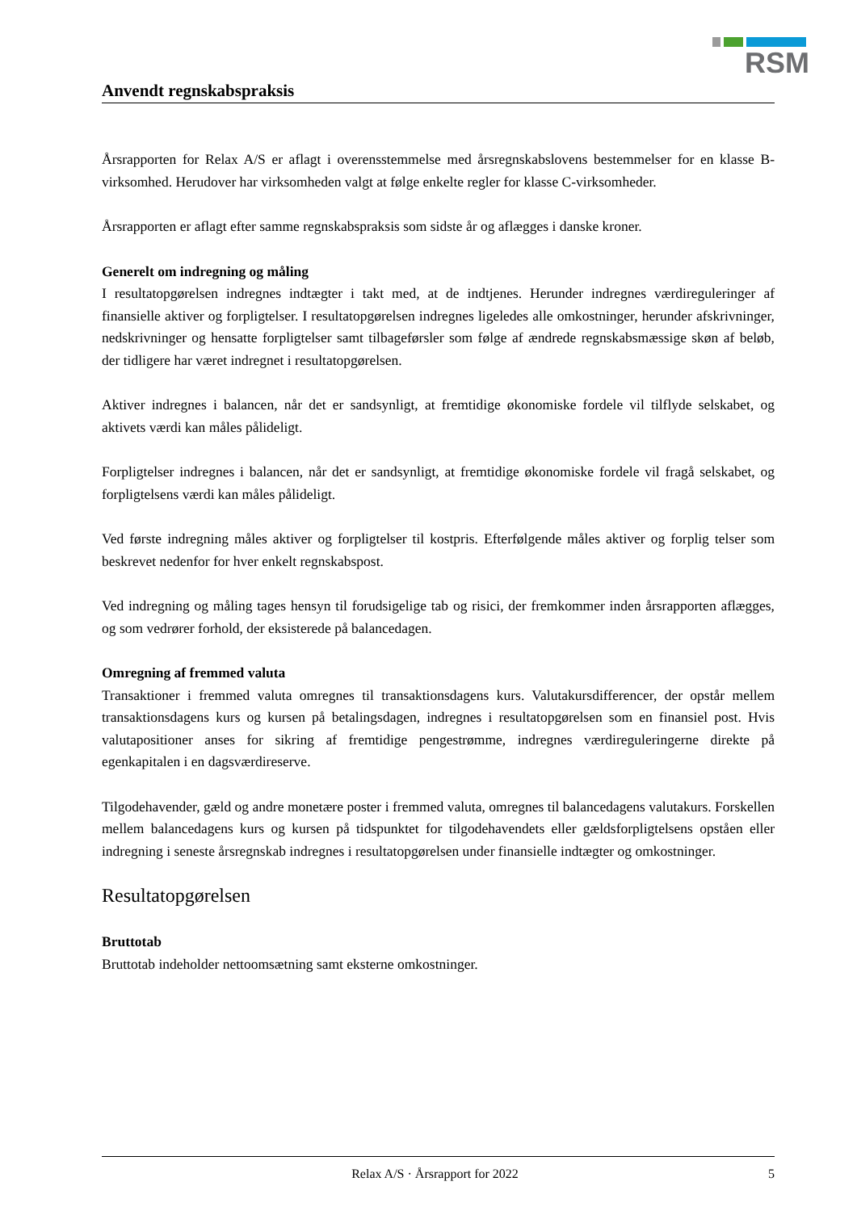RSM
Anvendt regnskabspraksis
Årsrapporten for Relax A/S er aflagt i overensstemmelse med årsregnskabslovens bestemmelser for en klasse B-virksomhed. Herudover har virksomheden valgt at følge enkelte regler for klasse C-virksomheder.
Årsrapporten er aflagt efter samme regnskabspraksis som sidste år og aflægges i danske kroner.
Generelt om indregning og måling
I resultatopgørelsen indregnes indtægter i takt med, at de indtjenes. Herunder indregnes værdireguleringer af finansielle aktiver og forpligtelser. I resultatopgørelsen indregnes ligeledes alle omkostninger, herunder afskrivninger, nedskrivninger og hensatte forpligtelser samt tilbageførsler som følge af ændrede regnskabsmæssige skøn af beløb, der tidligere har været indregnet i resultatopgørelsen.
Aktiver indregnes i balancen, når det er sandsynligt, at fremtidige økonomiske fordele vil tilflyde selskabet, og aktivets værdi kan måles pålideligt.
Forpligtelser indregnes i balancen, når det er sandsynligt, at fremtidige økonomiske fordele vil fragå selskabet, og forpligtelsens værdi kan måles pålideligt.
Ved første indregning måles aktiver og forpligtelser til kostpris. Efterfølgende måles aktiver og forplig telser som beskrevet nedenfor for hver enkelt regnskabspost.
Ved indregning og måling tages hensyn til forudsigelige tab og risici, der fremkommer inden årsrapporten aflægges, og som vedrører forhold, der eksisterede på balancedagen.
Omregning af fremmed valuta
Transaktioner i fremmed valuta omregnes til transaktionsdagens kurs. Valutakursdifferencer, der opstår mellem transaktionsdagens kurs og kursen på betalingsdagen, indregnes i resultatopgørelsen som en finansiel post. Hvis valutapositioner anses for sikring af fremtidige pengestrømme, indregnes værdireguleringerne direkte på egenkapitalen i en dagsværdireserve.
Tilgodehavender, gæld og andre monetære poster i fremmed valuta, omregnes til balancedagens valutakurs. Forskellen mellem balancedagens kurs og kursen på tidspunktet for tilgodehavendets eller gældsforpligtelsens opståen eller indregning i seneste årsregnskab indregnes i resultatopgørelsen under finansielle indtægter og omkostninger.
Resultatopgørelsen
Bruttotab
Bruttotab indeholder nettoomsætning samt eksterne omkostninger.
Relax A/S · Årsrapport for 2022 5